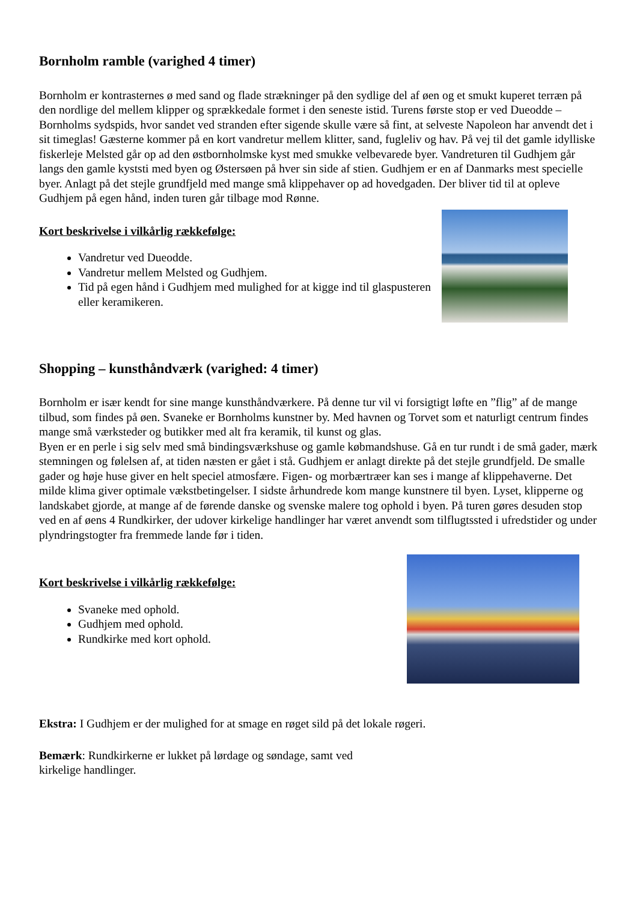Bornholm ramble (varighed 4 timer)
Bornholm er kontrasternes ø med sand og flade strækninger på den sydlige del af øen og et smukt kuperet terræn på den nordlige del mellem klipper og sprækkedale formet i den seneste istid. Turens første stop er ved Dueodde – Bornholms sydspids, hvor sandet ved stranden efter sigende skulle være så fint, at selveste Napoleon har anvendt det i sit timeglas! Gæsterne kommer på en kort vandretur mellem klitter, sand, fugleliv og hav. På vej til det gamle idylliske fiskerleje Melsted går op ad den østbornholmske kyst med smukke velbevarede byer. Vandreturen til Gudhjem går langs den gamle kyststi med byen og Østersøen på hver sin side af stien. Gudhjem er en af Danmarks mest specielle byer. Anlagt på det stejle grundfjeld med mange små klippehaver op ad hovedgaden. Der bliver tid til at opleve Gudhjem på egen hånd, inden turen går tilbage mod Rønne.
Kort beskrivelse i vilkårlig rækkefølge:
Vandretur ved Dueodde.
Vandretur mellem Melsted og Gudhjem.
Tid på egen hånd i Gudhjem med mulighed for at kigge ind til glaspusteren eller keramikeren.
Shopping – kunsthåndværk (varighed: 4 timer)
Bornholm er især kendt for sine mange kunsthåndværkere. På denne tur vil vi forsigtigt løfte en ”flig” af de mange tilbud, som findes på øen. Svaneke er Bornholms kunstner by. Med havnen og Torvet som et naturligt centrum findes mange små værksteder og butikker med alt fra keramik, til kunst og glas.
Byen er en perle i sig selv med små bindingsværkshuse og gamle købmandshuse. Gå en tur rundt i de små gader, mærk stemningen og følelsen af, at tiden næsten er gået i stå. Gudhjem er anlagt direkte på det stejle grundfjeld. De smalle gader og høje huse giver en helt speciel atmosfære. Figen- og morbærtræer kan ses i mange af klippehaverne. Det milde klima giver optimale vækstbetingelser. I sidste århundrede kom mange kunstnere til byen. Lyset, klipperne og landskabet gjorde, at mange af de førende danske og svenske malere tog ophold i byen. På turen gøres desuden stop ved en af øens 4 Rundkirker, der udover kirkelige handlinger har været anvendt som tilflugtssted i ufredstider og under plyndringstogter fra fremmede lande før i tiden.
Kort beskrivelse i vilkårlig rækkefølge:
Svaneke med ophold.
Gudhjem med ophold.
Rundkirke med kort ophold.
Ekstra: I Gudhjem er der mulighed for at smage en røget sild på det lokale røgeri.
Bemærk: Rundkirkerne er lukket på lørdage og søndage, samt ved
kirkelige handlinger.